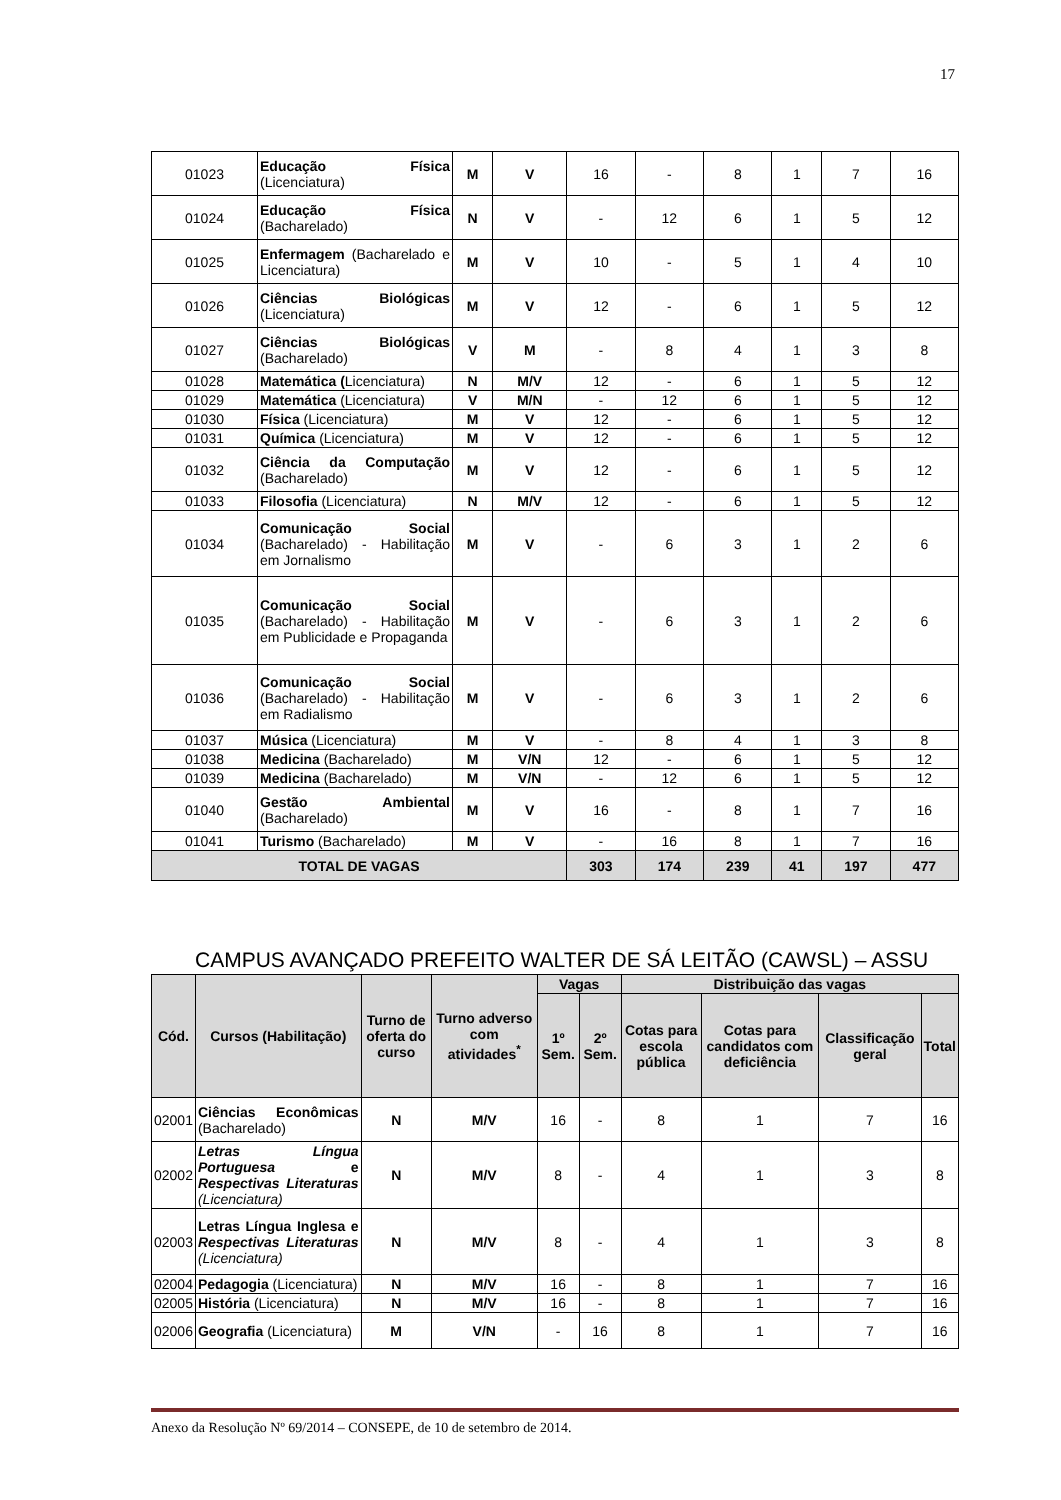17
| 01023 | Educação Física (Licenciatura) | M | V | 16 | - | 8 | 1 | 7 | 16 |
| 01024 | Educação Física (Bacharelado) | N | V | - | 12 | 6 | 1 | 5 | 12 |
| 01025 | Enfermagem (Bacharelado e Licenciatura) | M | V | 10 | - | 5 | 1 | 4 | 10 |
| 01026 | Ciências Biológicas (Licenciatura) | M | V | 12 | - | 6 | 1 | 5 | 12 |
| 01027 | Ciências Biológicas (Bacharelado) | V | M | - | 8 | 4 | 1 | 3 | 8 |
| 01028 | Matemática ( Licenciatura) | N | M/V | 12 | - | 6 | 1 | 5 | 12 |
| 01029 | Matemática (Licenciatura) | V | M/N | - | 12 | 6 | 1 | 5 | 12 |
| 01030 | Física (Licenciatura) | M | V | 12 | - | 6 | 1 | 5 | 12 |
| 01031 | Química (Licenciatura) | M | V | 12 | - | 6 | 1 | 5 | 12 |
| 01032 | Ciência da Computação (Bacharelado) | M | V | 12 | - | 6 | 1 | 5 | 12 |
| 01033 | Filosofia (Licenciatura) | N | M/V | 12 | - | 6 | 1 | 5 | 12 |
| 01034 | Comunicação Social (Bacharelado) - Habilitação em Jornalismo | M | V | - | 6 | 3 | 1 | 2 | 6 |
| 01035 | Comunicação Social (Bacharelado) - Habilitação em Publicidade e Propaganda | M | V | - | 6 | 3 | 1 | 2 | 6 |
| 01036 | Comunicação Social (Bacharelado) - Habilitação em Radialismo | M | V | - | 6 | 3 | 1 | 2 | 6 |
| 01037 | Música (Licenciatura) | M | V | - | 8 | 4 | 1 | 3 | 8 |
| 01038 | Medicina (Bacharelado) | M | V/N | 12 | - | 6 | 1 | 5 | 12 |
| 01039 | Medicina (Bacharelado) | M | V/N | - | 12 | 6 | 1 | 5 | 12 |
| 01040 | Gestão Ambiental (Bacharelado) | M | V | 16 | - | 8 | 1 | 7 | 16 |
| 01041 | Turismo (Bacharelado) | M | V | - | 16 | 8 | 1 | 7 | 16 |
| TOTAL DE VAGAS | | | | 303 | 174 | 239 | 41 | 197 | 477 |
CAMPUS AVANÇADO PREFEITO WALTER DE SÁ LEITÃO (CAWSL) – ASSU
| Cód. | Cursos (Habilitação) | Turno de oferta do curso | Turno adverso com atividades<sup>*</sup> | Vagas | | Distribuição das vagas | | | |
| --- | --- | --- | --- | --- | --- | --- | --- | --- | --- |
| | | | | 1º Sem. | 2º Sem. | Cotas para escola pública | Cotas para candidatos com deficiência | Classificação geral | Total |
| 02001 | Ciências Econômicas (Bacharelado) | N | M/V | 16 | - | 8 | 1 | 7 | 16 |
| 02002 | Letras Língua Portuguesa e Respectivas Literaturas (Licenciatura) | N | M/V | 8 | - | 4 | 1 | 3 | 8 |
| 02003 | Letras Língua Inglesa e Respectivas Literaturas (Licenciatura) | N | M/V | 8 | - | 4 | 1 | 3 | 8 |
| 02004 | Pedagogia (Licenciatura) | N | M/V | 16 | - | 8 | 1 | 7 | 16 |
| 02005 | História (Licenciatura) | N | M/V | 16 | - | 8 | 1 | 7 | 16 |
| 02006 | Geografia (Licenciatura) | M | V/N | - | 16 | 8 | 1 | 7 | 16 |
Anexo da Resolução Nº 69/2014 – CONSEPE, de 10 de setembro de 2014.